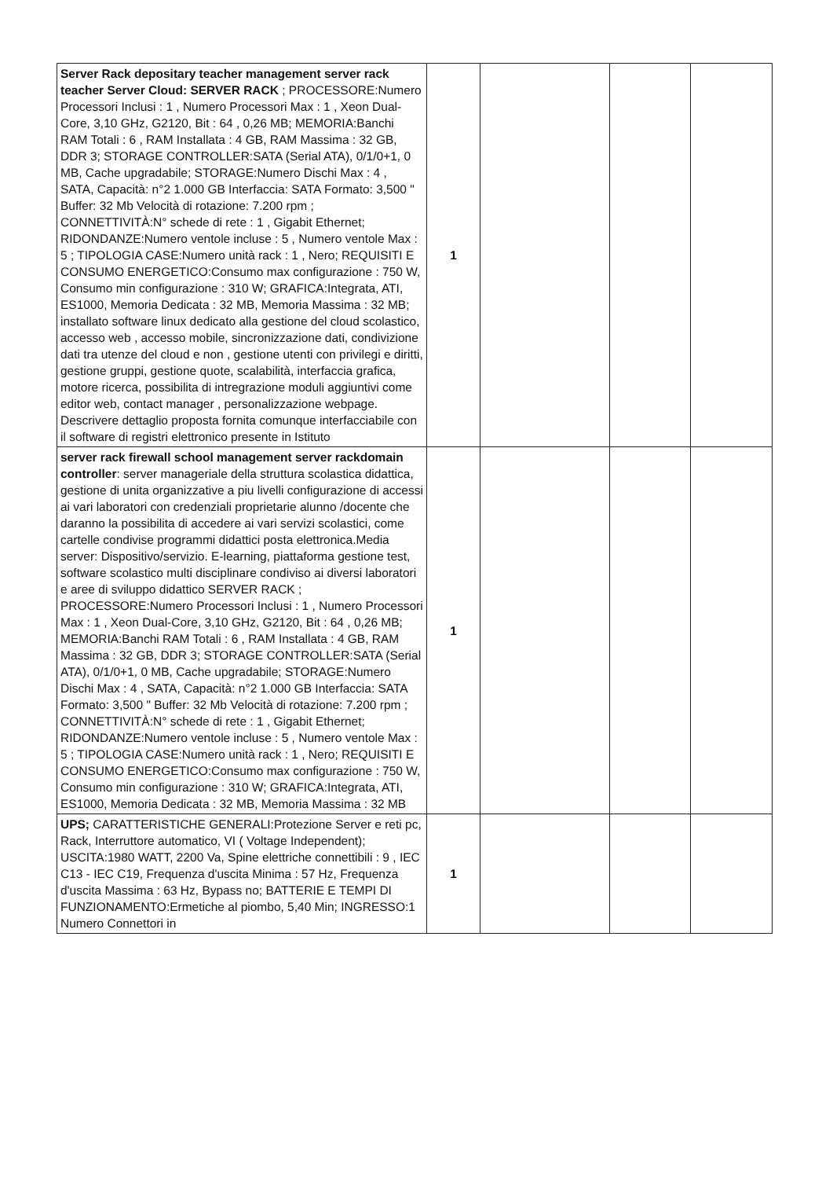| Server Rack depositary teacher management server rack teacher Server Cloud: SERVER RACK ; PROCESSORE:Numero Processori Inclusi : 1 , Numero Processori Max : 1 , Xeon Dual-Core, 3,10 GHz, G2120, Bit : 64 , 0,26 MB; MEMORIA:Banchi RAM Totali : 6 , RAM Installata : 4 GB, RAM Massima : 32 GB, DDR 3; STORAGE CONTROLLER:SATA (Serial ATA), 0/1/0+1, 0 MB, Cache upgradabile; STORAGE:Numero Dischi Max : 4 , SATA, Capacità: n°2 1.000 GB Interfaccia: SATA Formato: 3,500 " Buffer: 32 Mb Velocità di rotazione: 7.200 rpm ; CONNETTIVITÀ:N° schede di rete : 1 , Gigabit Ethernet; RIDONDANZE:Numero ventole incluse : 5 , Numero ventole Max : 5 ; TIPOLOGIA CASE:Numero unità rack : 1 , Nero; REQUISITI E CONSUMO ENERGETICO:Consumo max configurazione : 750 W, Consumo min configurazione : 310 W; GRAFICA:Integrata, ATI, ES1000, Memoria Dedicata : 32 MB, Memoria Massima : 32 MB; installato software linux dedicato alla gestione del cloud scolastico, accesso web , accesso mobile, sincronizzazione dati, condivizione dati tra utenze del cloud e non , gestione utenti con privilegi e diritti, gestione gruppi, gestione quote, scalabilità, interfaccia grafica, motore ricerca, possibilita di intregrazione moduli aggiuntivi come editor web, contact manager , personalizzazione webpage. Descrivere dettaglio proposta fornita comunque interfacciabile con il software di registri elettronico presente in Istituto | 1 | | | |
| server rack firewall school management server rackdomain controller : server manageriale della struttura scolastica didattica, gestione di unita organizzative a piu livelli configurazione di accessi ai vari laboratori con credenziali proprietarie alunno /docente che daranno la possibilita di accedere ai vari servizi scolastici, come cartelle condivise programmi didattici posta elettronica.Media server: Dispositivo/servizio. E-learning, piattaforma gestione test, software scolastico multi disciplinare condiviso ai diversi laboratori e aree di sviluppo didattico SERVER RACK ; PROCESSORE:Numero Processori Inclusi : 1 , Numero Processori Max : 1 , Xeon Dual-Core, 3,10 GHz, G2120, Bit : 64 , 0,26 MB; MEMORIA:Banchi RAM Totali : 6 , RAM Installata : 4 GB, RAM Massima : 32 GB, DDR 3; STORAGE CONTROLLER:SATA (Serial ATA), 0/1/0+1, 0 MB, Cache upgradabile; STORAGE:Numero Dischi Max : 4 , SATA, Capacità: n°2 1.000 GB Interfaccia: SATA Formato: 3,500 " Buffer: 32 Mb Velocità di rotazione: 7.200 rpm ; CONNETTIVITÀ:N° schede di rete : 1 , Gigabit Ethernet; RIDONDANZE:Numero ventole incluse : 5 , Numero ventole Max : 5 ; TIPOLOGIA CASE:Numero unità rack : 1 , Nero; REQUISITI E CONSUMO ENERGETICO:Consumo max configurazione : 750 W, Consumo min configurazione : 310 W; GRAFICA:Integrata, ATI, ES1000, Memoria Dedicata : 32 MB, Memoria Massima : 32 MB | 1 | | | |
| UPS; CARATTERISTICHE GENERALI:Protezione Server e reti pc, Rack, Interruttore automatico, VI ( Voltage Independent); USCITA:1980 WATT, 2200 Va, Spine elettriche connettibili : 9 , IEC C13 - IEC C19, Frequenza d'uscita Minima : 57 Hz, Frequenza d'uscita Massima : 63 Hz, Bypass no; BATTERIE E TEMPI DI FUNZIONAMENTO:Ermetiche al piombo, 5,40 Min; INGRESSO:1 Numero Connettori in | 1 | | | |